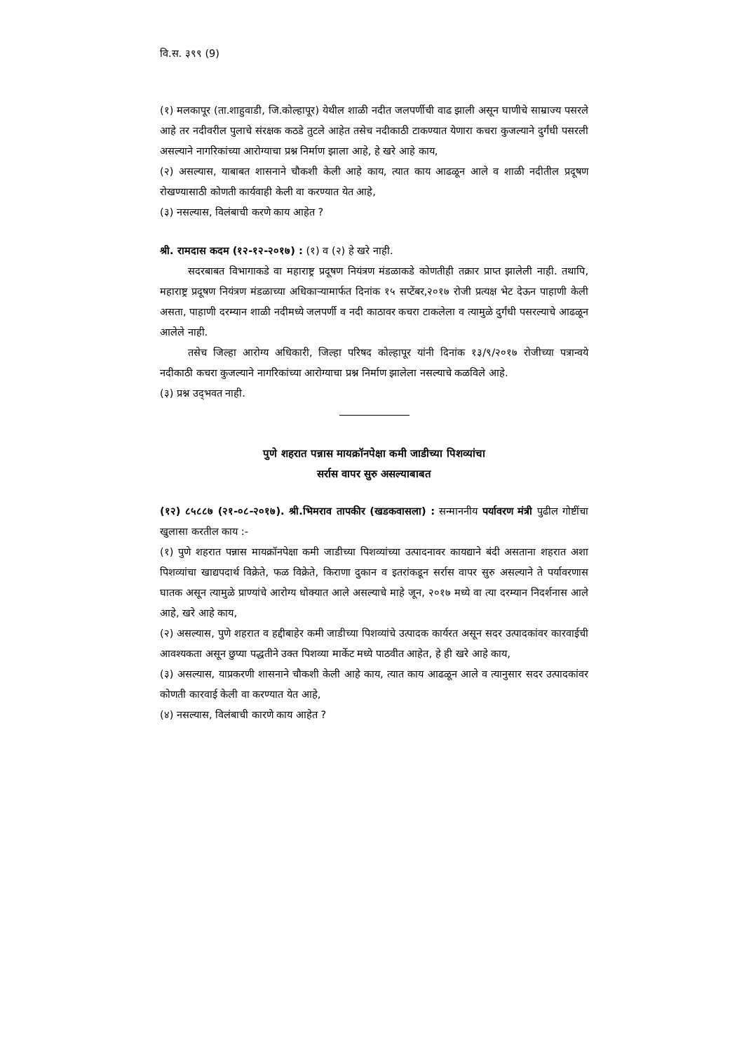वि.स. ३९९ (9)
(१) मलकापूर (ता.शाहुवाडी, जि.कोल्हापूर) येथील शाळी नदीत जलपर्णीची वाढ झाली असून घाणीचे साम्राज्य पसरले आहे तर नदीवरील पुलाचे संरक्षक कठडे तुटले आहेत तसेच नदीकाठी टाकण्यात येणारा कचरा कुजल्याने दुर्गंधी पसरली असल्याने नागरिकांच्या आरोग्याचा प्रश्न निर्माण झाला आहे, हे खरे आहे काय,
(२) असल्यास, याबाबत शासनाने चौकशी केली आहे काय, त्यात काय आढळून आले व शाळी नदीतील प्रदूषण रोखण्यासाठी कोणती कार्यवाही केली वा करण्यात येत आहे,
(३) नसल्यास, विलंबाची करणे काय आहेत ?
श्री. रामदास कदम (१२-१२-२०१७) : (१) व (२) हे खरे नाही.
सदरबाबत विभागाकडे वा महाराष्ट्र प्रदूषण नियंत्रण मंडळाकडे कोणतीही तक्रार प्राप्त झालेली नाही. तथापि, महाराष्ट्र प्रदूषण नियंत्रण मंडळाच्या अधिकाऱ्यामार्फत दिनांक १५ सप्टेंबर,२०१७ रोजी प्रत्यक्ष भेट देऊन पाहाणी केली असता, पाहाणी दरम्यान शाळी नदीमध्ये जलपर्णी व नदी काठावर कचरा टाकलेला व त्यामुळे दुर्गंधी पसरल्याचे आढळून आलेले नाही.
तसेच जिल्हा आरोग्य अधिकारी, जिल्हा परिषद कोल्हापूर यांनी दिनांक १३/९/२०१७ रोजीच्या पत्रान्वये नदीकाठी कचरा कुजल्याने नागरिकांच्या आरोग्याचा प्रश्न निर्माण झालेला नसल्याचे कळविले आहे.
(३) प्रश्न उद्‌भवत नाही.
पुणे शहरात पन्नास मायक्रॉनपेक्षा कमी जाडीच्या पिशव्यांचा
सर्रास वापर सुरु असल्याबाबत
(१२) ८५८८७ (२१-०८-२०१७). श्री.भिमराव तापकीर (खडकवासला) : सन्माननीय पर्यावरण मंत्री पुढील गोष्टींचा खुलासा करतील काय :-
(१) पुणे शहरात पन्नास मायक्रॉनपेक्षा कमी जाडीच्या पिशव्यांच्या उत्पादनावर कायद्याने बंदी असताना शहरात अशा पिशव्यांचा खाद्यपदार्थ विक्रेते, फळ विक्रेते, किराणा दुकान व इतरांकडून सर्रास वापर सुरु असल्याने ते पर्यावरणास घातक असून त्यामुळे प्राण्यांचे आरोग्य धोक्यात आले असल्याचे माहे जून, २०१७ मध्ये वा त्या दरम्यान निदर्शनास आले आहे, खरे आहे काय,
(२) असल्यास, पुणे शहरात व हद्दीबाहेर कमी जाडीच्या पिशव्यांचे उत्पादक कार्यरत असून सदर उत्पादकांवर कारवाईची आवश्यकता असून छुप्या पद्धतीने उक्त पिशव्या मार्केट मध्ये पाठवीत आहेत, हे ही खरे आहे काय,
(३) असल्यास, याप्रकरणी शासनाने चौकशी केली आहे काय, त्यात काय आढळून आले व त्यानुसार सदर उत्पादकांवर कोणती कारवाई केली वा करण्यात येत आहे,
(४) नसल्यास, विलंबाची कारणे काय आहेत ?